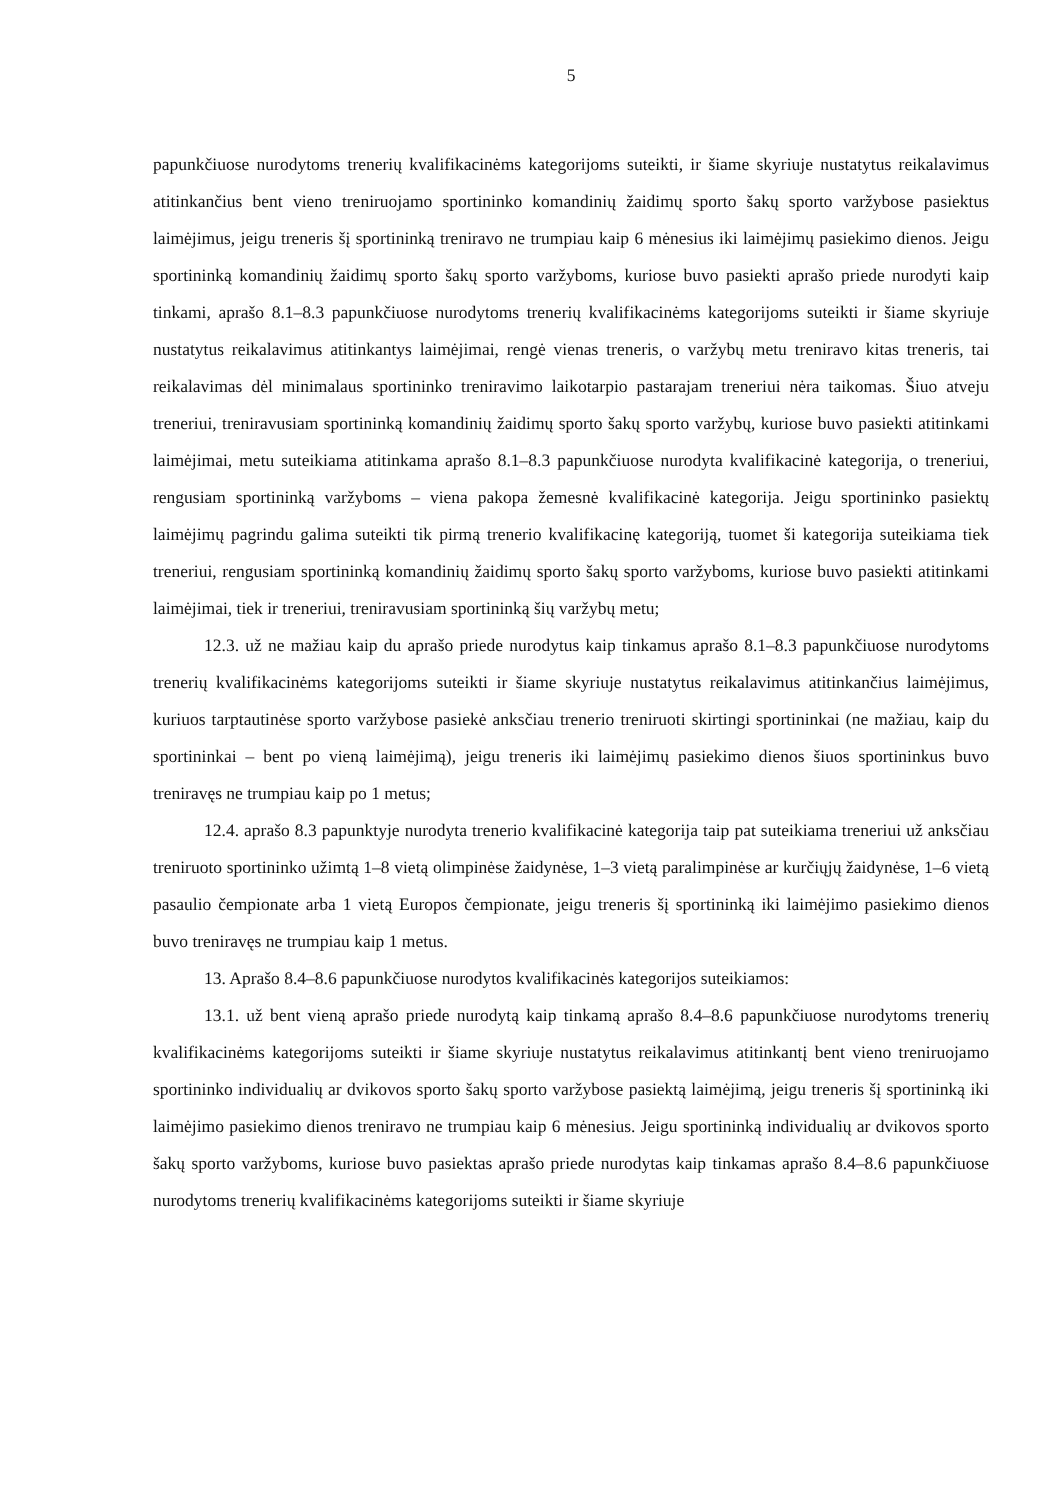5
papunkčiuose nurodytoms trenerių kvalifikacinėms kategorijoms suteikti, ir šiame skyriuje nustatytus reikalavimus atitinkančius bent vieno treniruojamo sportininko komandinių žaidimų sporto šakų sporto varžybose pasiektus laimėjimus, jeigu treneris šį sportininką treniravo ne trumpiau kaip 6 mėnesius iki laimėjimų pasiekimo dienos. Jeigu sportininką komandinių žaidimų sporto šakų sporto varžyboms, kuriose buvo pasiekti aprašo priede nurodyti kaip tinkami, aprašo 8.1–8.3 papunkčiuose nurodytoms trenerių kvalifikacinėms kategorijoms suteikti ir šiame skyriuje nustatytus reikalavimus atitinkantys laimėjimai, rengė vienas treneris, o varžybų metu treniravo kitas treneris, tai reikalavimas dėl minimalaus sportininko treniravimo laikotarpio pastarajam treneriui nėra taikomas. Šiuo atveju treneriui, treniravusiam sportininką komandinių žaidimų sporto šakų sporto varžybų, kuriose buvo pasiekti atitinkami laimėjimai, metu suteikiama atitinkama aprašo 8.1–8.3 papunkčiuose nurodyta kvalifikacinė kategorija, o treneriui, rengusiam sportininką varžyboms – viena pakopa žemesnė kvalifikacinė kategorija. Jeigu sportininko pasiektų laimėjimų pagrindu galima suteikti tik pirmą trenerio kvalifikacinę kategoriją, tuomet ši kategorija suteikiama tiek treneriui, rengusiam sportininką komandinių žaidimų sporto šakų sporto varžyboms, kuriose buvo pasiekti atitinkami laimėjimai, tiek ir treneriui, treniravusiam sportininką šių varžybų metu;
12.3. už ne mažiau kaip du aprašo priede nurodytus kaip tinkamus aprašo 8.1–8.3 papunkčiuose nurodytoms trenerių kvalifikacinėms kategorijoms suteikti ir šiame skyriuje nustatytus reikalavimus atitinkančius laimėjimus, kuriuos tarptautinėse sporto varžybose pasiekė anksčiau trenerio treniruoti skirtingi sportininkai (ne mažiau, kaip du sportininkai – bent po vieną laimėjimą), jeigu treneris iki laimėjimų pasiekimo dienos šiuos sportininkus buvo treniravęs ne trumpiau kaip po 1 metus;
12.4. aprašo 8.3 papunktyje nurodyta trenerio kvalifikacinė kategorija taip pat suteikiama treneriui už anksčiau treniruoto sportininko užimtą 1–8 vietą olimpinėse žaidynėse, 1–3 vietą paralimpinėse ar kurčiųjų žaidynėse, 1–6 vietą pasaulio čempionate arba 1 vietą Europos čempionate, jeigu treneris šį sportininką iki laimėjimo pasiekimo dienos buvo treniravęs ne trumpiau kaip 1 metus.
13. Aprašo 8.4–8.6 papunkčiuose nurodytos kvalifikacinės kategorijos suteikiamos:
13.1. už bent vieną aprašo priede nurodytą kaip tinkamą aprašo 8.4–8.6 papunkčiuose nurodytoms trenerių kvalifikacinėms kategorijoms suteikti ir šiame skyriuje nustatytus reikalavimus atitinkantį bent vieno treniruojamo sportininko individualių ar dvikovos sporto šakų sporto varžybose pasiektą laimėjimą, jeigu treneris šį sportininką iki laimėjimo pasiekimo dienos treniravo ne trumpiau kaip 6 mėnesius. Jeigu sportininką individualių ar dvikovos sporto šakų sporto varžyboms, kuriose buvo pasiektas aprašo priede nurodytas kaip tinkamas aprašo 8.4–8.6 papunkčiuose nurodytoms trenerių kvalifikacinėms kategorijoms suteikti ir šiame skyriuje